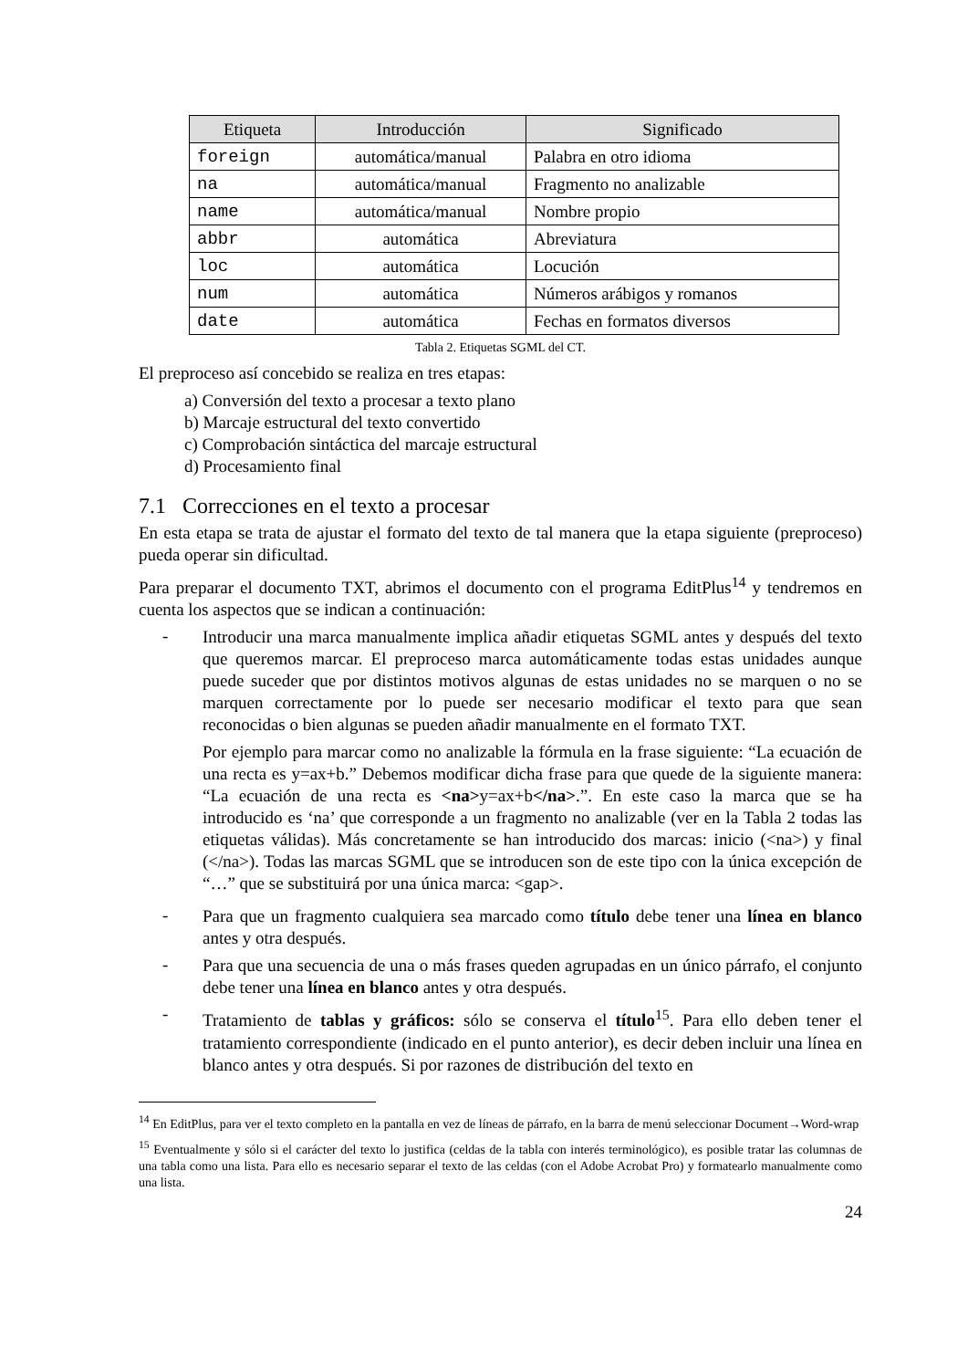| Etiqueta | Introducción | Significado |
| --- | --- | --- |
| foreign | automática/manual | Palabra en otro idioma |
| na | automática/manual | Fragmento no analizable |
| name | automática/manual | Nombre propio |
| abbr | automática | Abreviatura |
| loc | automática | Locución |
| num | automática | Números arábigos y romanos |
| date | automática | Fechas en formatos diversos |
Tabla 2. Etiquetas SGML del CT.
El preproceso así concebido se realiza en tres etapas:
a) Conversión del texto a procesar a texto plano
b) Marcaje estructural del texto convertido
c) Comprobación sintáctica del marcaje estructural
d) Procesamiento final
7.1 Correcciones en el texto a procesar
En esta etapa se trata de ajustar el formato del texto de tal manera que la etapa siguiente (preproceso) pueda operar sin dificultad.
Para preparar el documento TXT, abrimos el documento con el programa EditPlus<sup>14</sup> y tendremos en cuenta los aspectos que se indican a continuación:
-
Introducir una marca manualmente implica añadir etiquetas SGML antes y después del texto que queremos marcar. El preproceso marca automáticamente todas estas unidades aunque puede suceder que por distintos motivos algunas de estas unidades no se marquen o no se marquen correctamente por lo puede ser necesario modificar el texto para que sean reconocidas o bien algunas se pueden añadir manualmente en el formato TXT.
Por ejemplo para marcar como no analizable la fórmula en la frase siguiente: “La ecuación de una recta es y=ax+b.” Debemos modificar dicha frase para que quede de la siguiente manera: “La ecuación de una recta es <na>y=ax+b</na>.”. En este caso la marca que se ha introducido es ‘na’ que corresponde a un fragmento no analizable (ver en la Tabla 2 todas las etiquetas válidas). Más concretamente se han introducido dos marcas: inicio (<na>) y final (</na>). Todas las marcas SGML que se introducen son de este tipo con la única excepción de “…” que se substituirá por una única marca: <gap>.
-
Para que un fragmento cualquiera sea marcado como título debe tener una línea en blanco antes y otra después.
-
Para que una secuencia de una o más frases queden agrupadas en un único párrafo, el conjunto debe tener una línea en blanco antes y otra después.
-
Tratamiento de tablas y gráficos: sólo se conserva el título<sup>15</sup>. Para ello deben tener el tratamiento correspondiente (indicado en el punto anterior), es decir deben incluir una línea en blanco antes y otra después. Si por razones de distribución del texto en
<sup>14</sup> En EditPlus, para ver el texto completo en la pantalla en vez de líneas de párrafo, en la barra de menú seleccionar Document→Word-wrap
<sup>15</sup> Eventualmente y sólo si el carácter del texto lo justifica (celdas de la tabla con interés terminológico), es posible tratar las columnas de una tabla como una lista. Para ello es necesario separar el texto de las celdas (con el Adobe Acrobat Pro) y formatearlo manualmente como una lista.
24